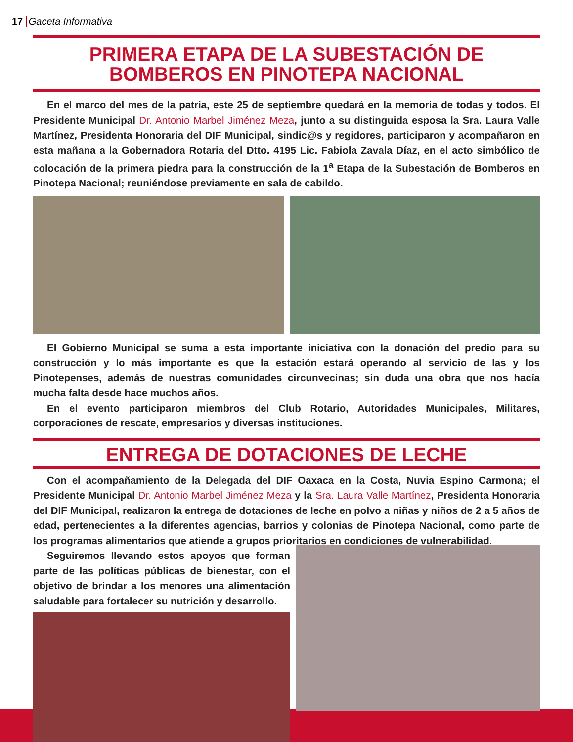17 Gaceta Informativa
PRIMERA ETAPA DE LA SUBESTACIÓN DE BOMBEROS EN PINOTEPA NACIONAL
En el marco del mes de la patria, este 25 de septiembre quedará en la memoria de todas y todos. El Presidente Municipal Dr. Antonio Marbel Jiménez Meza, junto a su distinguida esposa la Sra. Laura Valle Martínez, Presidenta Honoraria del DIF Municipal, sindic@s y regidores, participaron y acompañaron en esta mañana a la Gobernadora Rotaria del Dtto. 4195 Lic. Fabiola Zavala Díaz, en el acto simbólico de colocación de la primera piedra para la construcción de la 1<sup>a</sup> Etapa de la Subestación de Bomberos en Pinotepa Nacional; reuniéndose previamente en sala de cabildo.
El Gobierno Municipal se suma a esta importante iniciativa con la donación del predio para su construcción y lo más importante es que la estación estará operando al servicio de las y los Pinotepenses, además de nuestras comunidades circunvecinas; sin duda una obra que nos hacía mucha falta desde hace muchos años.
En el evento participaron miembros del Club Rotario, Autoridades Municipales, Militares, corporaciones de rescate, empresarios y diversas instituciones.
ENTREGA DE DOTACIONES DE LECHE
Con el acompañamiento de la Delegada del DIF Oaxaca en la Costa, Nuvia Espino Carmona; el Presidente Municipal Dr. Antonio Marbel Jiménez Meza y la Sra. Laura Valle Martínez, Presidenta Honoraria del DIF Municipal, realizaron la entrega de dotaciones de leche en polvo a niñas y niños de 2 a 5 años de edad, pertenecientes a la diferentes agencias, barrios y colonias de Pinotepa Nacional, como parte de los programas alimentarios que atiende a grupos prioritarios en condiciones de vulnerabilidad.
Seguiremos llevando estos apoyos que forman parte de las políticas públicas de bienestar, con el objetivo de brindar a los menores una alimentación saludable para fortalecer su nutrición y desarrollo.